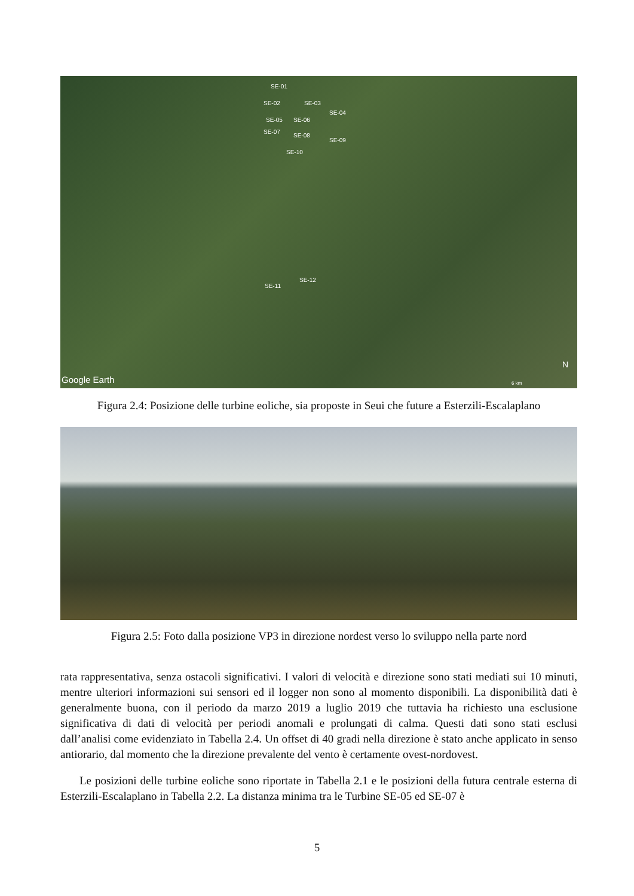SE-01
SE-02 SE-03
SE-04
SE-05 SE-06
SE-07
SE-08
SE-09
SE-10
SE-11
SE-12
Google Earth
N
6 km
Figura 2.4: Posizione delle turbine eoliche, sia proposte in Seui che future a Esterzili-Escalaplano
Figura 2.5: Foto dalla posizione VP3 in direzione nordest verso lo sviluppo nella parte nord
rata rappresentativa, senza ostacoli significativi. I valori di velocità e direzione sono stati mediati sui 10 minuti, mentre ulteriori informazioni sui sensori ed il logger non sono al momento disponibili. La disponibilità dati è generalmente buona, con il periodo da marzo 2019 a luglio 2019 che tuttavia ha richiesto una esclusione significativa di dati di velocità per periodi anomali e prolungati di calma. Questi dati sono stati esclusi dall’analisi come evidenziato in Tabella 2.4. Un offset di 40 gradi nella direzione è stato anche applicato in senso antiorario, dal momento che la direzione prevalente del vento è certamente ovest-nordovest.
Le posizioni delle turbine eoliche sono riportate in Tabella 2.1 e le posizioni della futura centrale esterna di Esterzili-Escalaplano in Tabella 2.2. La distanza minima tra le Turbine SE-05 ed SE-07 è
5